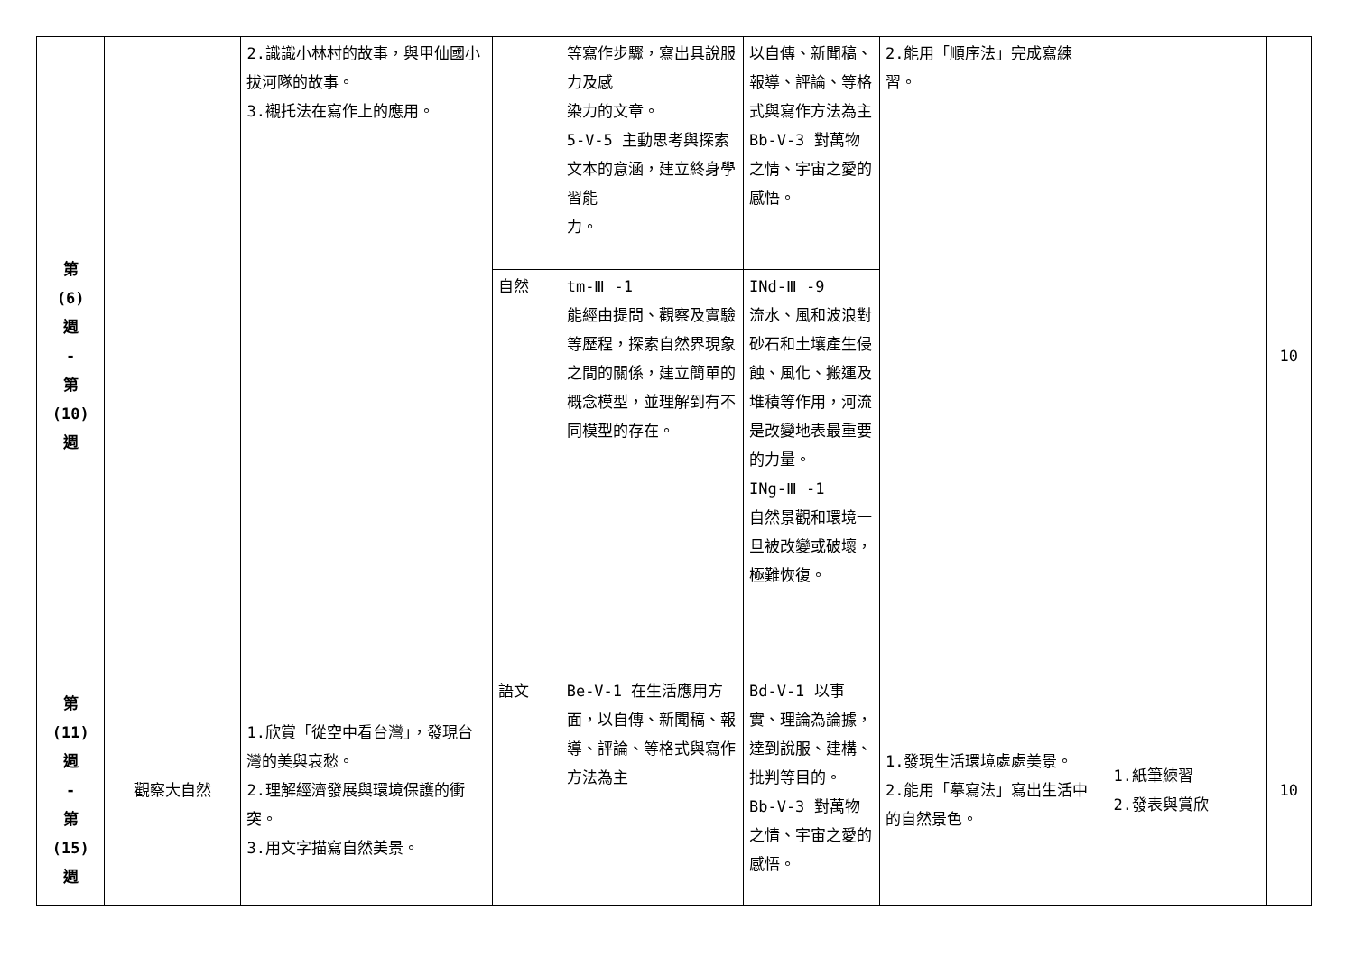| 第 (6) 週 - 第 (10) 週 | | 2.識識小林村的故事，與甲仙國小拔河隊的故事。 3.襯托法在寫作上的應用。 | | 等寫作步驟，寫出具說服力及感 染力的文章。 5-V-5 主動思考與探索文本的意涵，建立終身學習能 力。 | 以自傳、新聞稿、報導、評論、等格 式與寫作方法為主 Bb-V-3 對萬物之情、宇宙之愛的感悟。 | 2.能用「順序法」完成寫練習。 | | 10 |
| | | | 自然 | tm-Ⅲ -1 能經由提問、觀察及實驗等歷程，探索自然界現象之間的關係，建立簡單的概念模型，並理解到有不同模型的存在。 | INd-Ⅲ -9 流水、風和波浪對砂石和土壤產生侵蝕、風化、搬運及堆積等作用，河流是改變地表最重要的力量。 INg-Ⅲ -1 自然景觀和環境一旦被改變或破壞，極難恢復。 | | | |
| 第 (11) 週 - 第 (15) 週 | 觀察大自然 | 1.欣賞「從空中看台灣」，發現台灣的美與哀愁。 2.理解經濟發展與環境保護的衝突。 3.用文字描寫自然美景。 | 語文 | Be-V-1 在生活應用方面，以自傳、新聞稿、報導、評論、等格式與寫作方法為主 | Bd-V-1 以事實、理論為論據，達到說服、建構、批判等目的。 Bb-V-3 對萬物之情、宇宙之愛的感悟。 | 1.發現生活環境處處美景。 2.能用「摹寫法」寫出生活中的自然景色。 | 1.紙筆練習 2.發表與賞欣 | 10 |